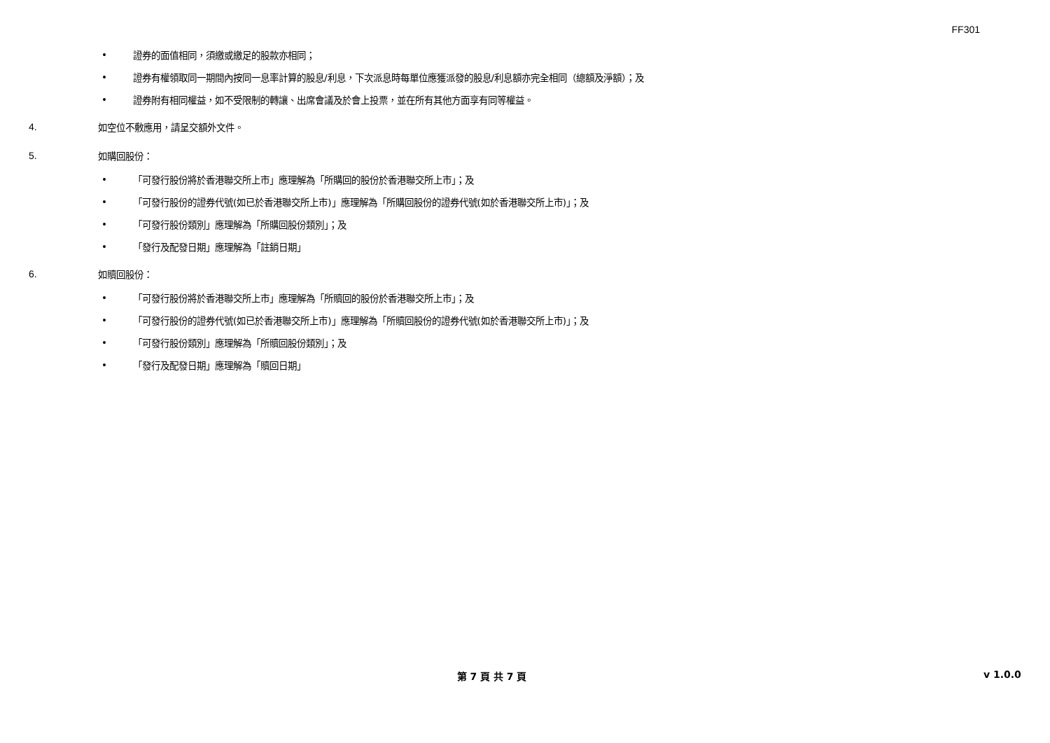FF301
• 證券的面值相同，須繳或繳足的股款亦相同；
• 證券有權領取同一期間內按同一息率計算的股息/利息，下次派息時每單位應獲派發的股息/利息額亦完全相同（總額及淨額）；及
• 證券附有相同權益，如不受限制的轉讓、出席會議及於會上投票，並在所有其他方面享有同等權益。
4. 如空位不敷應用，請呈交額外文件。
5. 如購回股份：
• 「可發行股份將於香港聯交所上市」應理解為「所購回的股份於香港聯交所上市」；及
• 「可發行股份的證券代號(如已於香港聯交所上市)」應理解為「所購回股份的證券代號(如於香港聯交所上市)」；及
• 「可發行股份類別」應理解為「所購回股份類別」；及
• 「發行及配發日期」應理解為「註銷日期」
6. 如贖回股份：
• 「可發行股份將於香港聯交所上市」應理解為「所贖回的股份於香港聯交所上市」；及
• 「可發行股份的證券代號(如已於香港聯交所上市)」應理解為「所贖回股份的證券代號(如於香港聯交所上市)」；及
• 「可發行股份類別」應理解為「所贖回股份類別」；及
• 「發行及配發日期」應理解為「贖回日期」
第 7 頁 共 7 頁 v 1.0.0